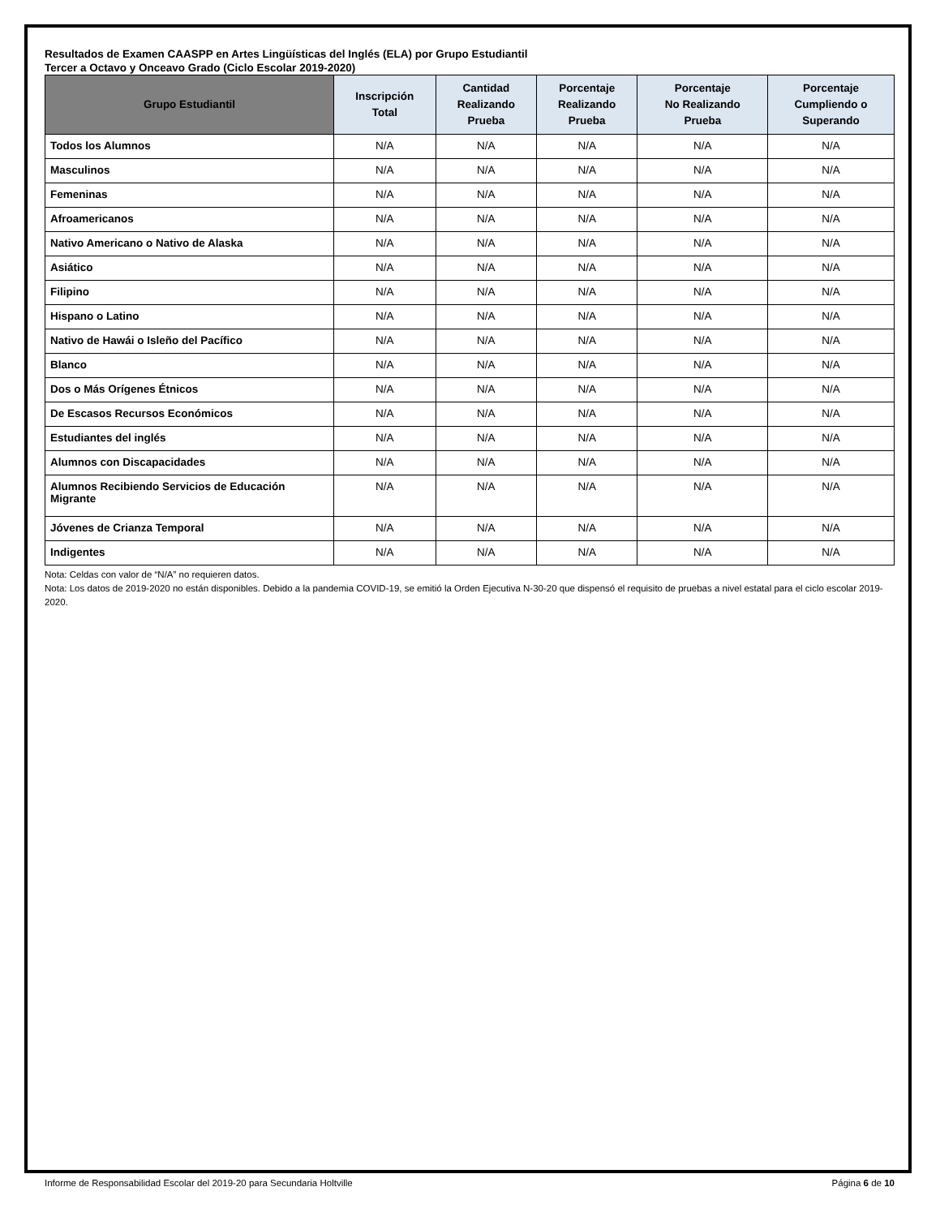Resultados de Examen CAASPP en Artes Lingüísticas del Inglés (ELA) por Grupo Estudiantil
Tercer a Octavo y Onceavo Grado (Ciclo Escolar 2019-2020)
| Grupo Estudiantil | Inscripción Total | Cantidad Realizando Prueba | Porcentaje Realizando Prueba | Porcentaje No Realizando Prueba | Porcentaje Cumpliendo o Superando |
| --- | --- | --- | --- | --- | --- |
| Todos los Alumnos | N/A | N/A | N/A | N/A | N/A |
| Masculinos | N/A | N/A | N/A | N/A | N/A |
| Femeninas | N/A | N/A | N/A | N/A | N/A |
| Afroamericanos | N/A | N/A | N/A | N/A | N/A |
| Nativo Americano o Nativo de Alaska | N/A | N/A | N/A | N/A | N/A |
| Asiático | N/A | N/A | N/A | N/A | N/A |
| Filipino | N/A | N/A | N/A | N/A | N/A |
| Hispano o Latino | N/A | N/A | N/A | N/A | N/A |
| Nativo de Hawái o Isleño del Pacífico | N/A | N/A | N/A | N/A | N/A |
| Blanco | N/A | N/A | N/A | N/A | N/A |
| Dos o Más Orígenes Étnicos | N/A | N/A | N/A | N/A | N/A |
| De Escasos Recursos Económicos | N/A | N/A | N/A | N/A | N/A |
| Estudiantes del inglés | N/A | N/A | N/A | N/A | N/A |
| Alumnos con Discapacidades | N/A | N/A | N/A | N/A | N/A |
| Alumnos Recibiendo Servicios de Educación Migrante | N/A | N/A | N/A | N/A | N/A |
| Jóvenes de Crianza Temporal | N/A | N/A | N/A | N/A | N/A |
| Indigentes | N/A | N/A | N/A | N/A | N/A |
Nota: Celdas con valor de “N/A” no requieren datos.
Nota: Los datos de 2019-2020 no están disponibles. Debido a la pandemia COVID-19, se emitió la Orden Ejecutiva N-30-20 que dispensó el requisito de pruebas a nivel estatal para el ciclo escolar 2019-2020.
Informe de Responsabilidad Escolar del 2019-20 para Secundaria Holtville Página 6 de 10